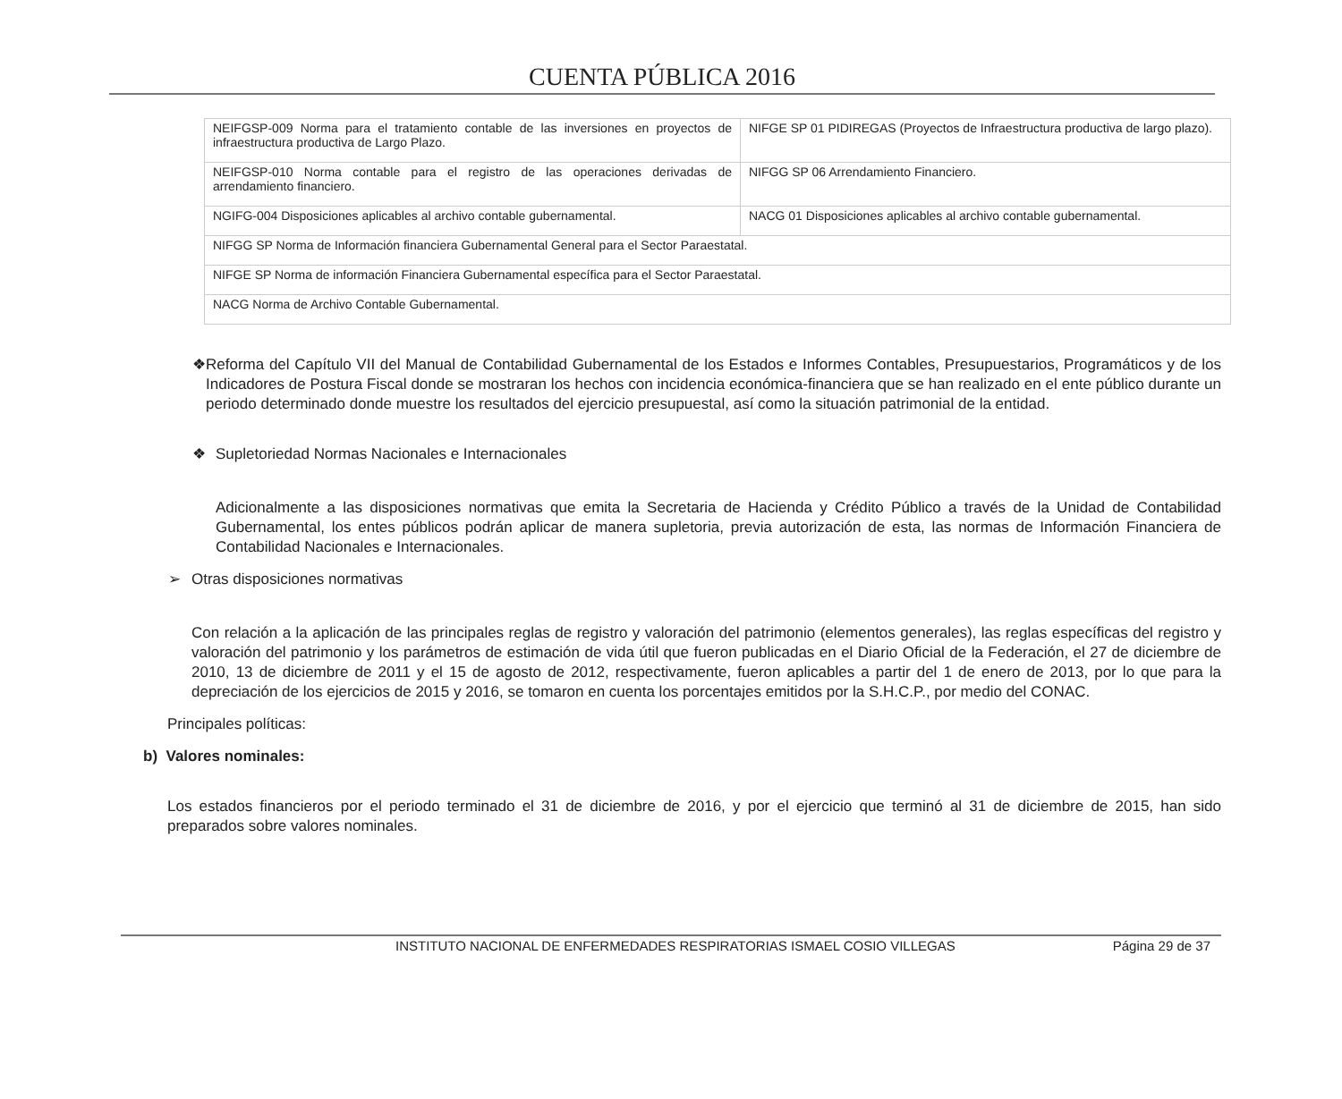CUENTA PÚBLICA 2016
| NEIFGSP-009 Norma para el tratamiento contable de las inversiones en proyectos de infraestructura productiva de Largo Plazo. | NIFGE SP 01 PIDIREGAS (Proyectos de Infraestructura productiva de largo plazo). |
| NEIFGSP-010 Norma contable para el registro de las operaciones derivadas de arrendamiento financiero. | NIFGG SP 06 Arrendamiento Financiero. |
| NGIFG-004 Disposiciones aplicables al archivo contable gubernamental. | NACG 01 Disposiciones aplicables al archivo contable gubernamental. |
| NIFGG SP Norma de Información financiera Gubernamental General para el Sector Paraestatal. | |
| NIFGE SP Norma de información Financiera Gubernamental específica para el Sector Paraestatal. | |
| NACG Norma de Archivo Contable Gubernamental. | |
❖ Reforma del Capítulo VII del Manual de Contabilidad Gubernamental de los Estados e Informes Contables, Presupuestarios, Programáticos y de los Indicadores de Postura Fiscal donde se mostraran los hechos con incidencia económica-financiera que se han realizado en el ente público durante un periodo determinado donde muestre los resultados del ejercicio presupuestal, así como la situación patrimonial de la entidad.
❖ Supletoriedad Normas Nacionales e Internacionales
Adicionalmente a las disposiciones normativas que emita la Secretaria de Hacienda y Crédito Público a través de la Unidad de Contabilidad Gubernamental, los entes públicos podrán aplicar de manera supletoria, previa autorización de esta, las normas de Información Financiera de Contabilidad Nacionales e Internacionales.
➢ Otras disposiciones normativas
Con relación a la aplicación de las principales reglas de registro y valoración del patrimonio (elementos generales), las reglas específicas del registro y valoración del patrimonio y los parámetros de estimación de vida útil que fueron publicadas en el Diario Oficial de la Federación, el 27 de diciembre de 2010, 13 de diciembre de 2011 y el 15 de agosto de 2012, respectivamente, fueron aplicables a partir del 1 de enero de 2013, por lo que para la depreciación de los ejercicios de 2015 y 2016, se tomaron en cuenta los porcentajes emitidos por la S.H.C.P., por medio del CONAC.
Principales políticas:
b) Valores nominales:
Los estados financieros por el periodo terminado el 31 de diciembre de 2016, y por el ejercicio que terminó al 31 de diciembre de 2015, han sido preparados sobre valores nominales.
INSTITUTO NACIONAL DE ENFERMEDADES RESPIRATORIAS ISMAEL COSIO VILLEGAS Página 29 de 37